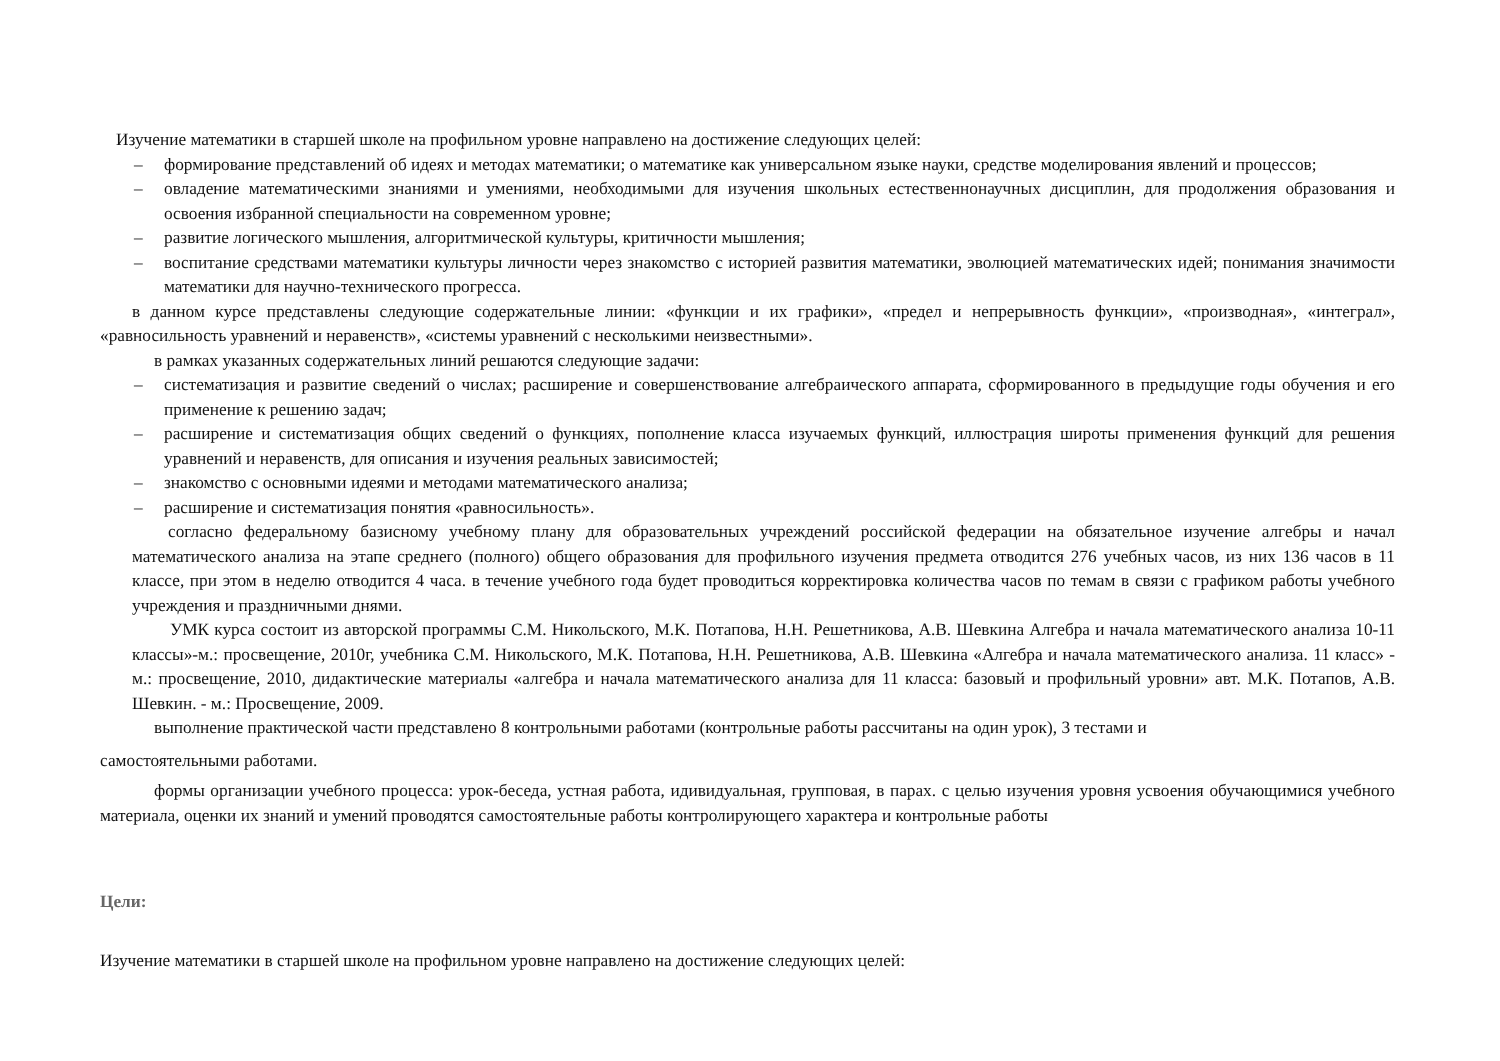Изучение математики в старшей школе на профильном уровне направлено на достижение следующих целей:
– формирование представлений об идеях и методах математики; о математике как универсальном языке науки, средстве моделирования явлений и процессов;
– овладение математическими знаниями и умениями, необходимыми для изучения школьных естественнонаучных дисциплин, для продолжения образования и освоения избранной специальности на современном уровне;
– развитие логического мышления, алгоритмической культуры, критичности мышления;
– воспитание средствами математики культуры личности через знакомство с историей развития математики, эволюцией математических идей; понимания значимости математики для научно-технического прогресса.
в данном курсе представлены следующие содержательные линии: «функции и их графики», «предел и непрерывность функции», «производная», «интеграл», «равносильность уравнений и неравенств», «системы уравнений с несколькими неизвестными».
в рамках указанных содержательных линий решаются следующие задачи:
– систематизация и развитие сведений о числах; расширение и совершенствование алгебраического аппарата, сформированного в предыдущие годы обучения и его применение к решению задач;
– расширение и систематизация общих сведений о функциях, пополнение класса изучаемых функций, иллюстрация широты применения функций для решения уравнений и неравенств, для описания и изучения реальных зависимостей;
– знакомство с основными идеями и методами математического анализа;
– расширение и систематизация понятия «равносильность».
согласно федеральному базисному учебному плану для образовательных учреждений российской федерации на обязательное изучение алгебры и начал математического анализа на этапе среднего (полного) общего образования для профильного изучения предмета отводится 276 учебных часов, из них 136 часов в 11 классе, при этом в неделю отводится 4 часа. в течение учебного года будет проводиться корректировка количества часов по темам в связи с графиком работы учебного учреждения и праздничными днями.
УМК курса состоит из авторской программы С.М. Никольского, М.К. Потапова, Н.Н. Решетникова, А.В. Шевкина Алгебра и начала математического анализа 10-11 классы»-м.: просвещение, 2010г, учебника С.М. Никольского, М.К. Потапова, Н.Н. Решетникова, А.В. Шевкина «Алгебра и начала математического анализа. 11 класс» - м.: просвещение, 2010, дидактические материалы «алгебра и начала математического анализа для 11 класса: базовый и профильный уровни» авт. М.К. Потапов, А.В. Шевкин. - м.: Просвещение, 2009.
выполнение практической части представлено 8 контрольными работами (контрольные работы рассчитаны на один урок), 3 тестами и
самостоятельными работами.
формы организации учебного процесса: урок-беседа, устная работа, идивидуальная, групповая, в парах. с целью изучения уровня усвоения обучающимися учебного материала, оценки их знаний и умений проводятся самостоятельные работы контролирующего характера и контрольные работы
Цели:
Изучение математики в старшей школе на профильном уровне направлено на достижение следующих целей: